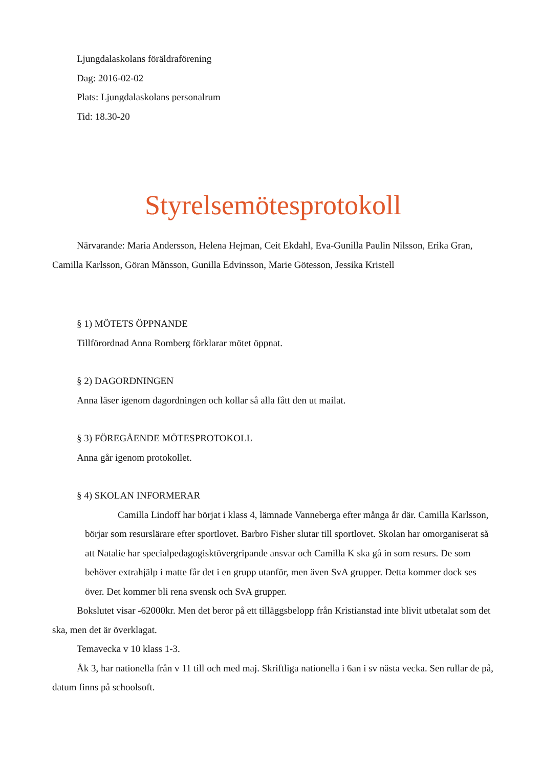Ljungdalaskolans föräldraförening
Dag: 2016-02-02
Plats: Ljungdalaskolans personalrum
Tid: 18.30-20
Styrelsemötesprotokoll
Närvarande: Maria Andersson, Helena Hejman, Ceit Ekdahl, Eva-Gunilla Paulin Nilsson, Erika Gran, Camilla Karlsson, Göran Månsson, Gunilla Edvinsson, Marie Götesson, Jessika Kristell
§ 1) MÖTETS ÖPPNANDE
Tillförordnad Anna Romberg förklarar mötet öppnat.
§ 2) DAGORDNINGEN
Anna läser igenom dagordningen och kollar så alla fått den ut mailat.
§ 3) FÖREGÅENDE MÖTESPROTOKOLL
Anna går igenom protokollet.
§ 4) SKOLAN INFORMERAR
Camilla Lindoff har börjat i klass 4, lämnade Vanneberga efter många år där. Camilla Karlsson, börjar som resurslärare efter sportlovet. Barbro Fisher slutar till sportlovet. Skolan har omorganiserat så att Natalie har specialpedagogisktövergripande ansvar och Camilla K ska gå in som resurs. De som behöver extrahjälp i matte får det i en grupp utanför, men även SvA grupper. Detta kommer dock ses över. Det kommer bli rena svensk och SvA grupper.
Bokslutet visar -62000kr. Men det beror på ett tilläggsbelopp från Kristianstad inte blivit utbetalat som det ska, men det är överklagat.
Temavecka v 10 klass 1-3.
Åk 3, har nationella från v 11 till och med maj. Skriftliga nationella i 6an i sv nästa vecka. Sen rullar de på, datum finns på schoolsoft.